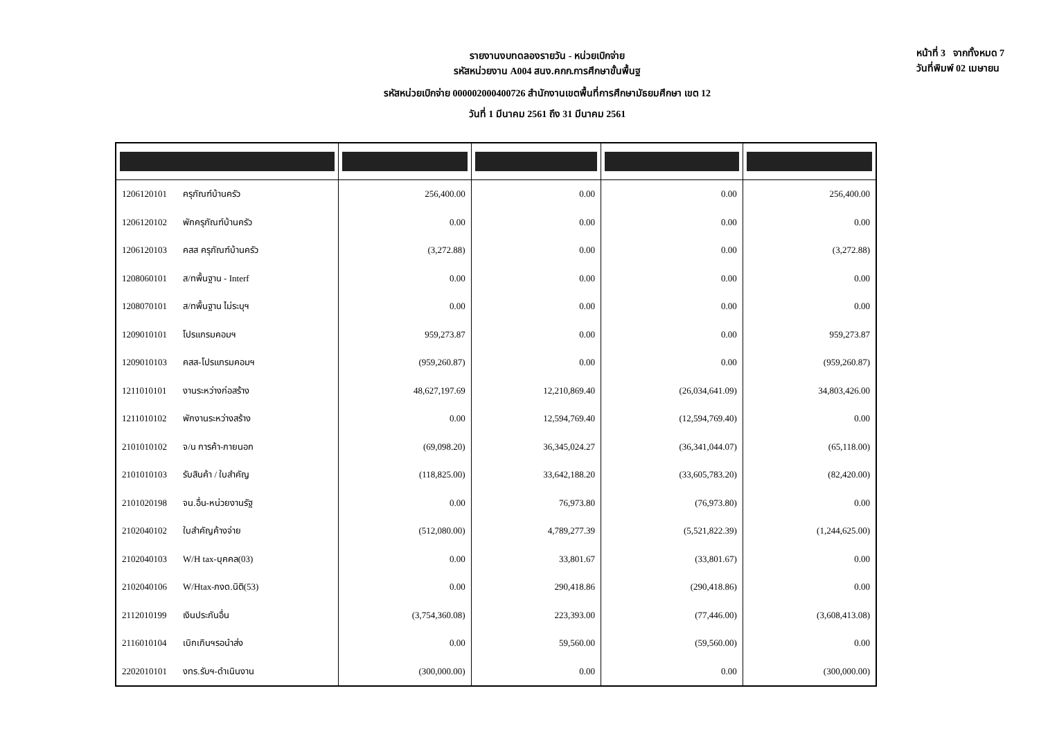หน้าที่ 3 จากทั้งหมด 7
วันที่พิมพ์ 02 เมษายน
รายงานงบทดลองรายวัน - หน่วยเบิกจ่าย
รหัสหน่วยงาน A004 สนง.คกก.การศึกษาขั้นพื้นฐ
รหัสหน่วยเบิกจ่าย 000002000400726 สำนักงานเขตพื้นที่การศึกษามัธยมศึกษา เขต 12
วันที่ 1 มีนาคม 2561 ถึง 31 มีนาคม 2561
| 1206120101 ครุภัณฑ์บ้านครัว | 256,400.00 | 0.00 | 0.00 | 256,400.00 |
| 1206120102 พักครุภัณฑ์บ้านครัว | 0.00 | 0.00 | 0.00 | 0.00 |
| 1206120103 คสส ครุภัณฑ์บ้านครัว | (3,272.88) | 0.00 | 0.00 | (3,272.88) |
| 1208060101 ส/ทพื้นฐาน - Interf | 0.00 | 0.00 | 0.00 | 0.00 |
| 1208070101 ส/ทพื้นฐาน ไม่ระบุฯ | 0.00 | 0.00 | 0.00 | 0.00 |
| 1209010101 โปรแกรมคอมฯ | 959,273.87 | 0.00 | 0.00 | 959,273.87 |
| 1209010103 คสส-โปรแกรมคอมฯ | (959,260.87) | 0.00 | 0.00 | (959,260.87) |
| 1211010101 งานระหว่างก่อสร้าง | 48,627,197.69 | 12,210,869.40 | (26,034,641.09) | 34,803,426.00 |
| 1211010102 พักงานระหว่างสร้าง | 0.00 | 12,594,769.40 | (12,594,769.40) | 0.00 |
| 2101010102 จ/น การค้า-ภายนอก | (69,098.20) | 36,345,024.27 | (36,341,044.07) | (65,118.00) |
| 2101010103 รับสินค้า / ใบสำคัญ | (118,825.00) | 33,642,188.20 | (33,605,783.20) | (82,420.00) |
| 2101020198 จน.อื่น-หน่วยงานรัฐ | 0.00 | 76,973.80 | (76,973.80) | 0.00 |
| 2102040102 ใบสำคัญค้างจ่าย | (512,080.00) | 4,789,277.39 | (5,521,822.39) | (1,244,625.00) |
| 2102040103 W/H tax-บุคคล(03) | 0.00 | 33,801.67 | (33,801.67) | 0.00 |
| 2102040106 W/Htax-ภงด.นิติ(53) | 0.00 | 290,418.86 | (290,418.86) | 0.00 |
| 2112010199 เงินประกันอื่น | (3,754,360.08) | 223,393.00 | (77,446.00) | (3,608,413.08) |
| 2116010104 เบิกเกินฯรอนำส่ง | 0.00 | 59,560.00 | (59,560.00) | 0.00 |
| 2202010101 งทร.รับฯ-ดำเนินงาน | (300,000.00) | 0.00 | 0.00 | (300,000.00) |